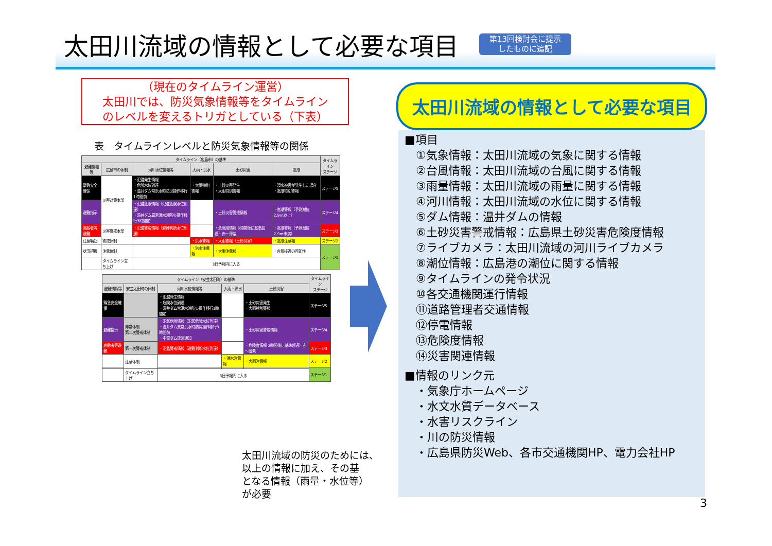太田川流域の情報として必要な項目
第13回検討会に提示
したものに追記
（現在のタイムライン運営）
太田川では、防災気象情報等をタイムライン
のレベルを変えるトリガとしている（下表）
表　タイムラインレベルと防災気象情報等の関係
| タイムライン（広島市）の基準 | | | | | | タイムライン ステージ |
| --- | --- | --- | --- | --- | --- | --- |
| 避難情報等 | 広島市の体制 | 河川水位情報等 | 大雨・洪水 | 土砂災害 | 高潮 | |
| 緊急安全確保 | 災害対策本部 | ・氾濫発生情報 ・危険水位到達 ・温井ダム常洪水時防災操作移行1時間前 | ・大雨特別警報 | ・土砂災害発生 ・大雨特別警報 | ・浸水被害が発生した場合 ・高潮特別警報 | ステージ5 |
| 避難指示 | | ・氾濫危険情報（氾濫危険水位到達） ・温井ダム異常洪水時防災操作移行3時間前 | | ・土砂災害警戒情報 | ・高潮警報（予測潮位2.9m以上） | ステージ4 |
| 高齢者等避難 | 災害警戒本部 | ・氾濫警戒情報（避難判断水位到達） | | ・危険度情報 3時間後に基準超過）赤～薄紫 | ・高潮警報（予測潮位2.9m未満） | ステージ3 |
| 注意喚起 | 警戒体制 | | ・洪水警報 | ・大雨警報（土砂災害） | ・高潮注意報 | ステージ2 |
| 状況把握 | 注意体制 | | ・洪水注意報 | ・大雨注意報 | ・台風接近の可能性 | ステージ1 |
| | タイムライン立ち上げ | 3日予報円に入る | | | | |
| タイムライン（安芸太田町）の基準 | | | | | タイムライン ステージ |
| --- | --- | --- | --- | --- | --- |
| 避難情報等 | 安芸太田町の体制 | 河川水位情報等 | 大雨・洪水 | 土砂災害 | |
| 緊急安全確保 | | ・氾濫発生情報 ・危険水位到達 ・温井ダム常洪水時防災操作移行1時間前 | | ・土砂災害発生 ・大雨特別警報 | ステージ5 |
| 避難指示 | 非常体制 第二次警戒体制 | ・氾濫危険情報（氾濫危険水位到達） ・温井ダム異常洪水時防災操作移行3時間前 ・中電ダム放流通知 | | ・土砂災害警戒情報 | ステージ4 |
| 高齢者等避難 | 第一次警戒体制 | ・氾濫警戒情報（避難判断水位到達） | | ・危険度情報 2時間後に基準超過）赤～薄紫 | ステージ3 |
| | 注意体制 | | ・洪水注意報 | ・大雨注意報 | ステージ2 |
| | | | | | ステージ1 |
| | タイムライン立ち上げ | 3日予報円に入る | | | |
太田川流域の防災のためには、
以上の情報に加え、その基
となる情報（雨量・水位等）
が必要
太田川流域の情報として必要な項目
■項目
①気象情報：太田川流域の気象に関する情報
②台風情報：太田川流域の台風に関する情報
③雨量情報：太田川流域の雨量に関する情報
④河川情報：太田川流域の水位に関する情報
⑤ダム情報：温井ダムの情報
⑥土砂災害警戒情報：広島県土砂災害危険度情報
⑦ライブカメラ：太田川流域の河川ライブカメラ
⑧潮位情報：広島港の潮位に関する情報
⑨タイムラインの発令状況
⑩各交通機関運行情報
⑪道路管理者交通情報
⑫停電情報
⑬危険度情報
⑭災害関連情報
■情報のリンク元
・気象庁ホームページ
・水文水質データベース
・水害リスクライン
・川の防災情報
・広島県防災Web、各市交通機関HP、電力会社HP
3